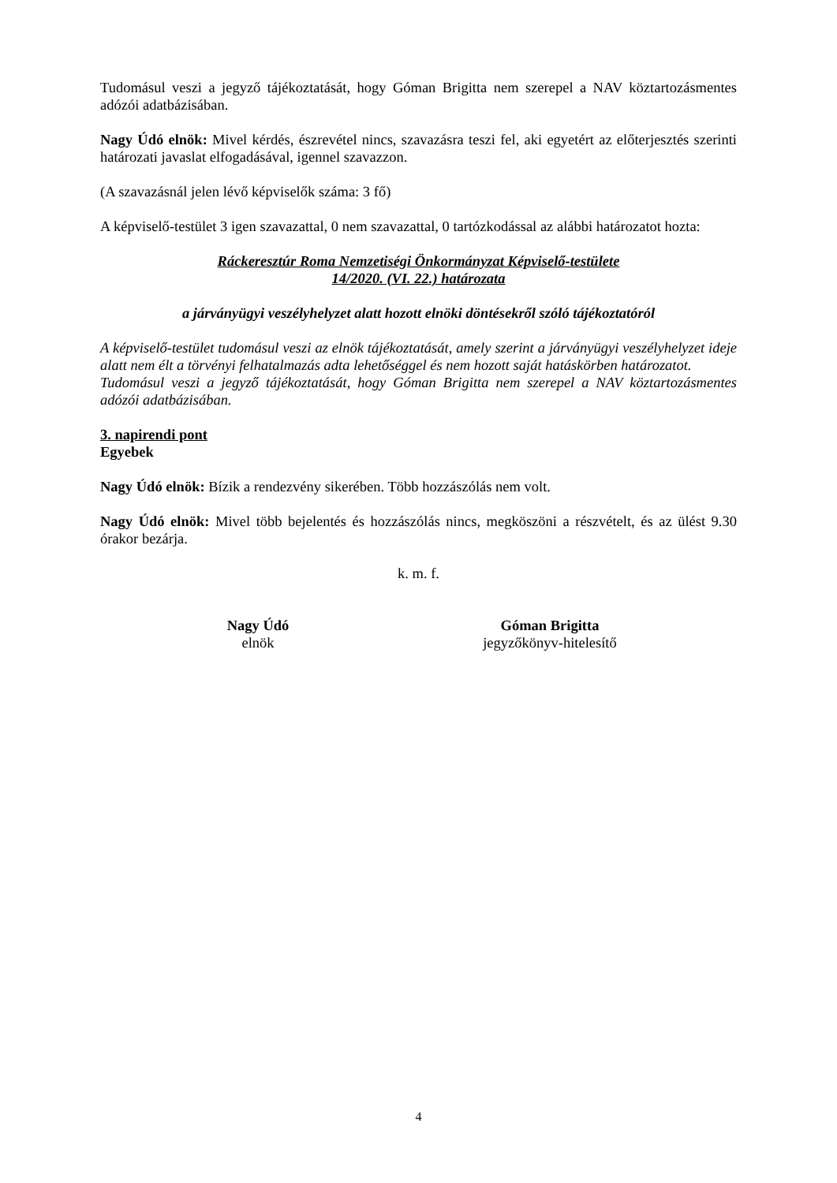Tudomásul veszi a jegyző tájékoztatását, hogy Góman Brigitta nem szerepel a NAV köztartozásmentes adózói adatbázisában.
Nagy Údó elnök: Mivel kérdés, észrevétel nincs, szavazásra teszi fel, aki egyetért az előterjesztés szerinti határozati javaslat elfogadásával, igennel szavazzon.
(A szavazásnál jelen lévő képviselők száma: 3 fő)
A képviselő-testület 3 igen szavazattal, 0 nem szavazattal, 0 tartózkodással az alábbi határozatot hozta:
Ráckeresztúr Roma Nemzetiségi Önkormányzat Képviselő-testülete
14/2020. (VI. 22.) határozata
a járványügyi veszélyhelyzet alatt hozott elnöki döntésekről szóló tájékoztatóról
A képviselő-testület tudomásul veszi az elnök tájékoztatását, amely szerint a járványügyi veszélyhelyzet ideje alatt nem élt a törvényi felhatalmazás adta lehetőséggel és nem hozott saját hatáskörben határozatot.
Tudomásul veszi a jegyző tájékoztatását, hogy Góman Brigitta nem szerepel a NAV köztartozásmentes adózói adatbázisában.
3. napirendi pont
Egyebek
Nagy Údó elnök: Bízik a rendezvény sikerében. Több hozzászólás nem volt.
Nagy Údó elnök: Mivel több bejelentés és hozzászólás nincs, megköszöni a részvételt, és az ülést 9.30 órakor bezárja.
k. m. f.
Nagy Údó
elnök
Góman Brigitta
jegyzőkönyv-hitelesítő
4